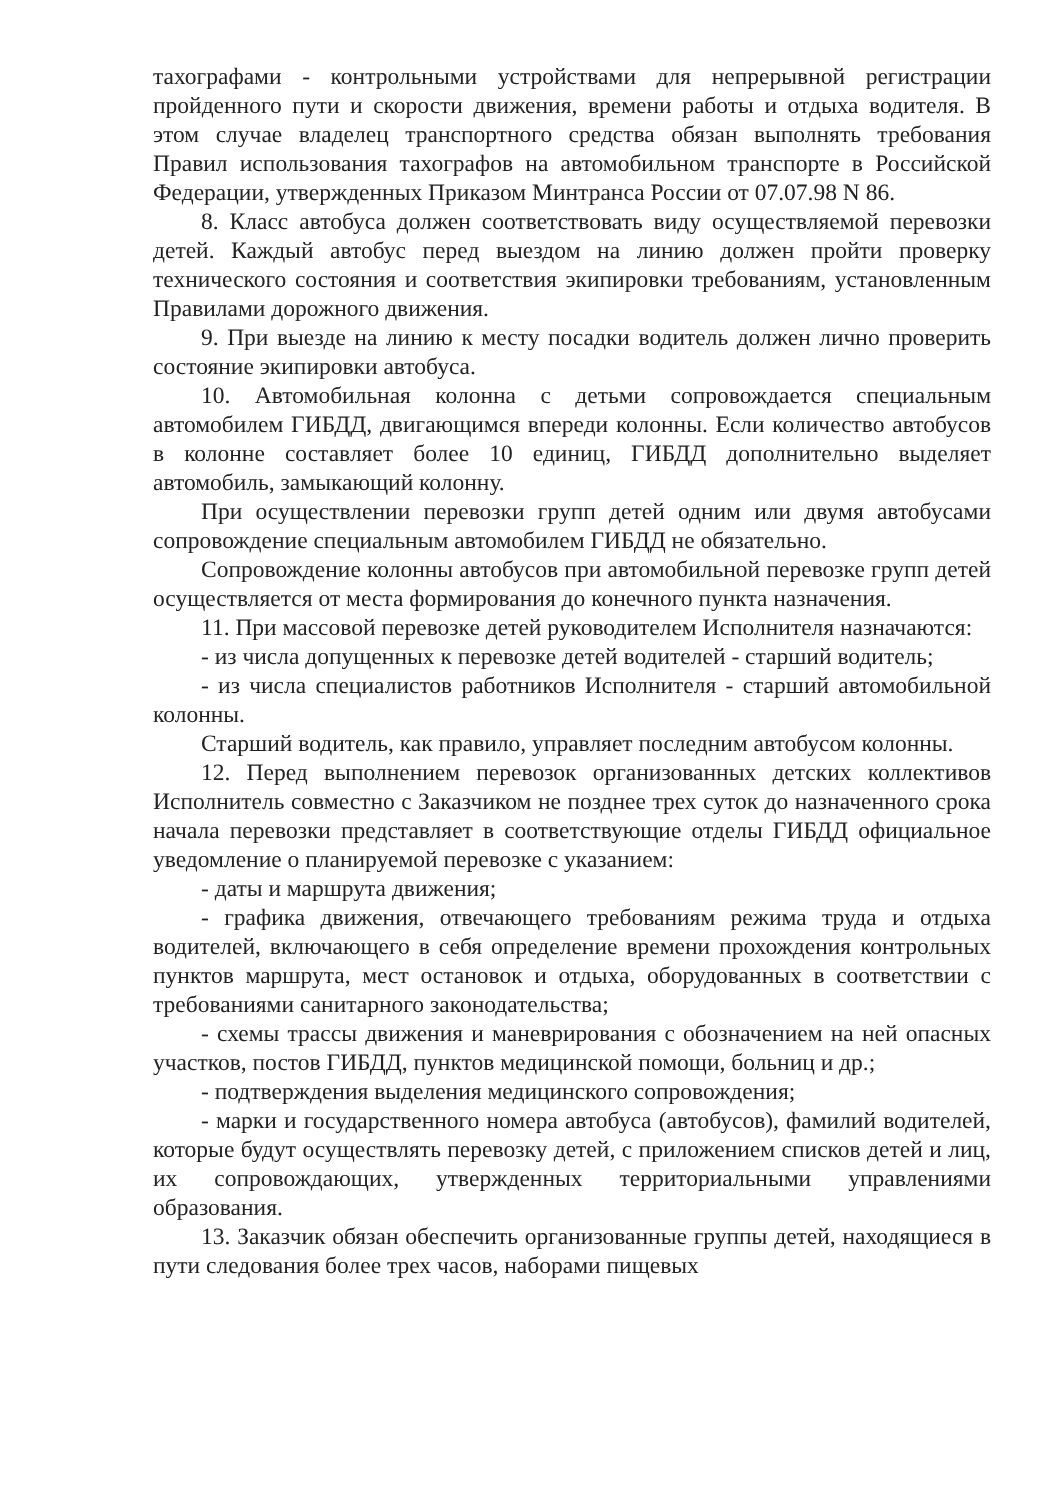тахографами - контрольными устройствами для непрерывной регистрации пройденного пути и скорости движения, времени работы и отдыха водителя. В этом случае владелец транспортного средства обязан выполнять требования Правил использования тахографов на автомобильном транспорте в Российской Федерации, утвержденных Приказом Минтранса России от 07.07.98 N 86.
8. Класс автобуса должен соответствовать виду осуществляемой перевозки детей. Каждый автобус перед выездом на линию должен пройти проверку технического состояния и соответствия экипировки требованиям, установленным Правилами дорожного движения.
9. При выезде на линию к месту посадки водитель должен лично проверить состояние экипировки автобуса.
10. Автомобильная колонна с детьми сопровождается специальным автомобилем ГИБДД, двигающимся впереди колонны. Если количество автобусов в колонне составляет более 10 единиц, ГИБДД дополнительно выделяет автомобиль, замыкающий колонну.
При осуществлении перевозки групп детей одним или двумя автобусами сопровождение специальным автомобилем ГИБДД не обязательно.
Сопровождение колонны автобусов при автомобильной перевозке групп детей осуществляется от места формирования до конечного пункта назначения.
11. При массовой перевозке детей руководителем Исполнителя назначаются:
- из числа допущенных к перевозке детей водителей - старший водитель;
- из числа специалистов работников Исполнителя - старший автомобильной колонны.
Старший водитель, как правило, управляет последним автобусом колонны.
12. Перед выполнением перевозок организованных детских коллективов Исполнитель совместно с Заказчиком не позднее трех суток до назначенного срока начала перевозки представляет в соответствующие отделы ГИБДД официальное уведомление о планируемой перевозке с указанием:
- даты и маршрута движения;
- графика движения, отвечающего требованиям режима труда и отдыха водителей, включающего в себя определение времени прохождения контрольных пунктов маршрута, мест остановок и отдыха, оборудованных в соответствии с требованиями санитарного законодательства;
- схемы трассы движения и маневрирования с обозначением на ней опасных участков, постов ГИБДД, пунктов медицинской помощи, больниц и др.;
- подтверждения выделения медицинского сопровождения;
- марки и государственного номера автобуса (автобусов), фамилий водителей, которые будут осуществлять перевозку детей, с приложением списков детей и лиц, их сопровождающих, утвержденных территориальными управлениями образования.
13. Заказчик обязан обеспечить организованные группы детей, находящиеся в пути следования более трех часов, наборами пищевых